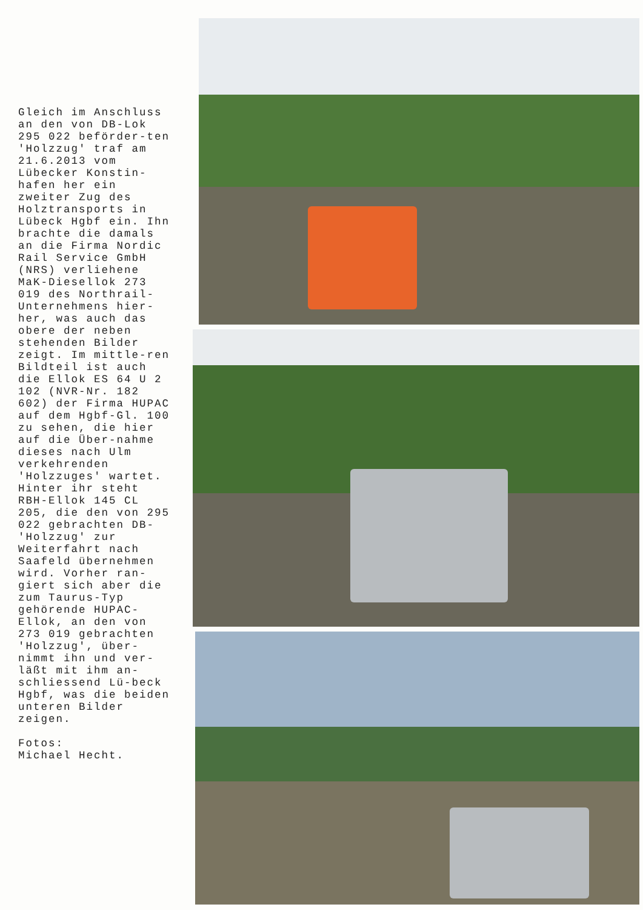Gleich im Anschluss an den von DB-Lok 295 022 beförder-ten 'Holzzug' traf am 21.6.2013 vom Lübecker Konstin-hafen her ein zweiter Zug des Holztransports in Lübeck Hgbf ein. Ihn brachte die damals an die Firma Nordic Rail Service GmbH (NRS) verliehene MaK-Diesellok 273 019 des Northrail-Unternehmens hier-her, was auch das obere der neben stehenden Bilder zeigt. Im mittle-ren Bildteil ist auch die Ellok ES 64 U 2 102 (NVR-Nr. 182 602) der Firma HUPAC auf dem Hgbf-Gl. 100 zu sehen, die hier auf die Über-nahme dieses nach Ulm verkehrenden 'Holzzuges' wartet. Hinter ihr steht RBH-Ellok 145 CL 205, die den von 295 022 gebrachten DB-'Holzzug' zur Weiterfahrt nach Saafeld übernehmen wird. Vorher ran-giert sich aber die zum Taurus-Typ gehörende HUPAC-Ellok, an den von 273 019 gebrachten 'Holzzug', über-nimmt ihn und ver-läßt mit ihm an-schliessend Lü-beck Hgbf, was die beiden unteren Bilder zeigen.
Fotos:
Michael Hecht.